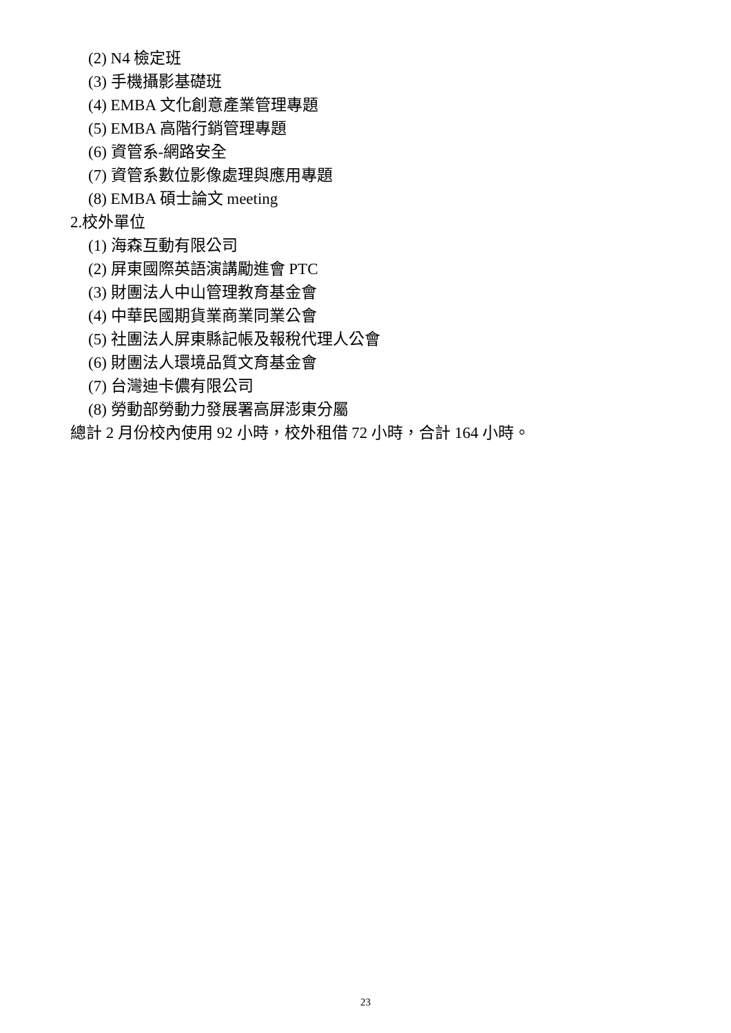(2) N4 檢定班
(3) 手機攝影基礎班
(4) EMBA 文化創意產業管理專題
(5) EMBA 高階行銷管理專題
(6) 資管系-網路安全
(7) 資管系數位影像處理與應用專題
(8) EMBA 碩士論文 meeting
2.校外單位
(1) 海森互動有限公司
(2) 屏東國際英語演講勵進會 PTC
(3) 財團法人中山管理教育基金會
(4) 中華民國期貨業商業同業公會
(5) 社團法人屏東縣記帳及報稅代理人公會
(6) 財團法人環境品質文育基金會
(7) 台灣迪卡儂有限公司
(8) 勞動部勞動力發展署高屏澎東分屬
總計 2 月份校內使用 92 小時，校外租借 72 小時，合計 164 小時。
23